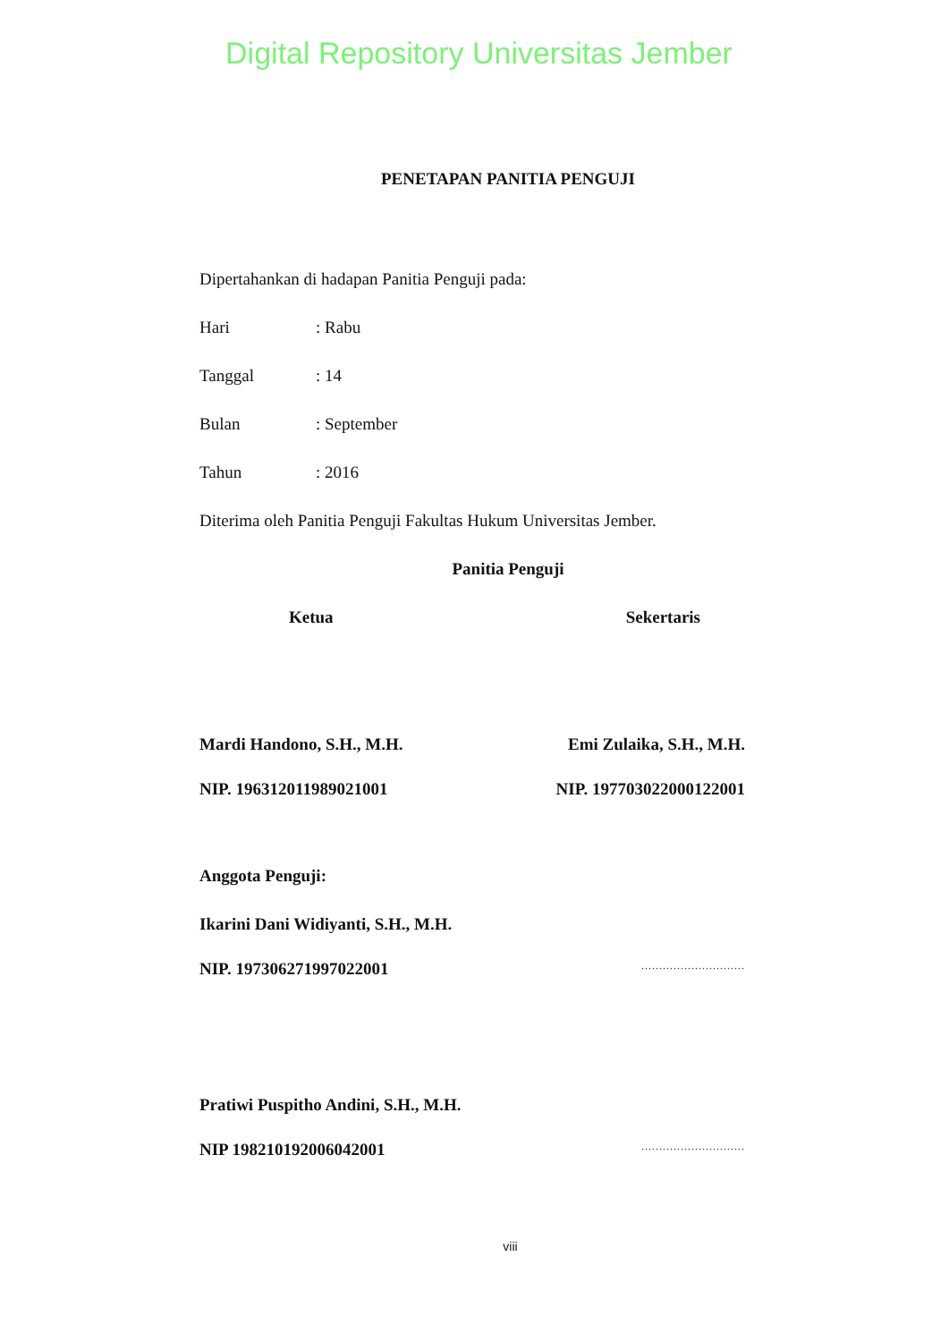Digital Repository Universitas Jember
PENETAPAN PANITIA PENGUJI
Dipertahankan di hadapan Panitia Penguji pada:
Hari: Rabu
Tanggal: 14
Bulan: September
Tahun: 2016
Diterima oleh Panitia Penguji Fakultas Hukum Universitas Jember.
Panitia Penguji
Ketua Sekertaris
Mardi Handono, S.H., M.H. Emi Zulaika, S.H., M.H.
NIP. 196312011989021001 NIP. 197703022000122001
Anggota Penguji:
Ikarini Dani Widiyanti, S.H., M.H.
NIP. 197306271997022001.............................
Pratiwi Puspitho Andini, S.H., M.H.
NIP 198210192006042001.............................
viii